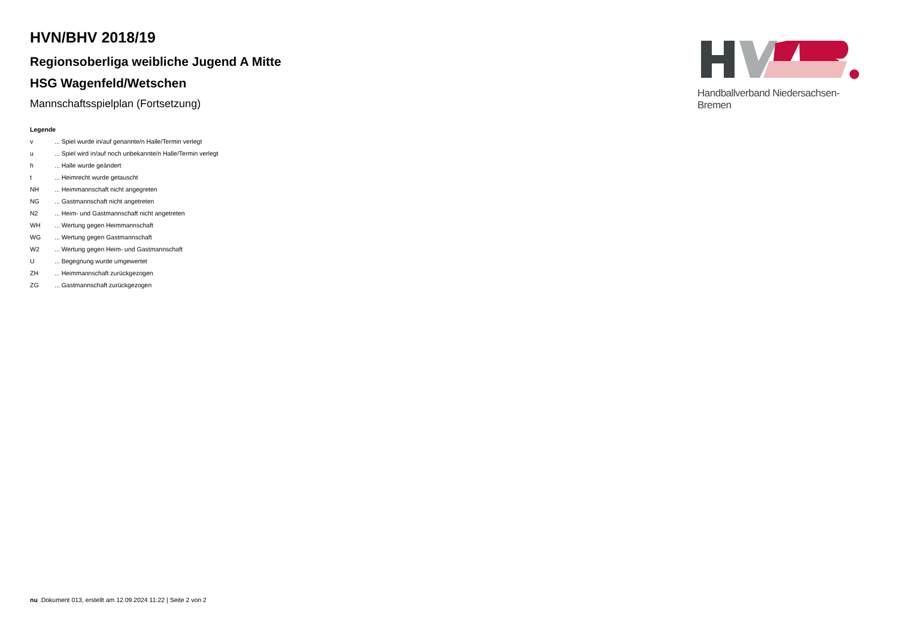HVN/BHV 2018/19
Regionsoberliga weibliche Jugend A Mitte
HSG Wagenfeld/Wetschen
Mannschaftsspielplan (Fortsetzung)
Legende
| v | ... Spiel wurde in/auf genannte/n Halle/Termin verlegt |
| u | ... Spiel wird in/auf noch unbekannte/n Halle/Termin verlegt |
| h | ... Halle wurde geändert |
| t | ... Heimrecht wurde getauscht |
| NH | ... Heimmannschaft nicht angegreten |
| NG | ... Gastmannschaft nicht angetreten |
| N2 | ... Heim- und Gastmannschaft nicht angetreten |
| WH | ... Wertung gegen Heimmannschaft |
| WG | ... Wertung gegen Gastmannschaft |
| W2 | ... Wertung gegen Heim- und Gastmannschaft |
| U | ... Begegnung wurde umgewertet |
| ZH | ... Heimmannschaft zurückgezogen |
| ZG | ... Gastmannschaft zurückgezogen |
Handballverband Niedersachsen-Bremen
nu .Dokument 013, erstellt am 12.09.2024 11:22 | Seite 2 von 2